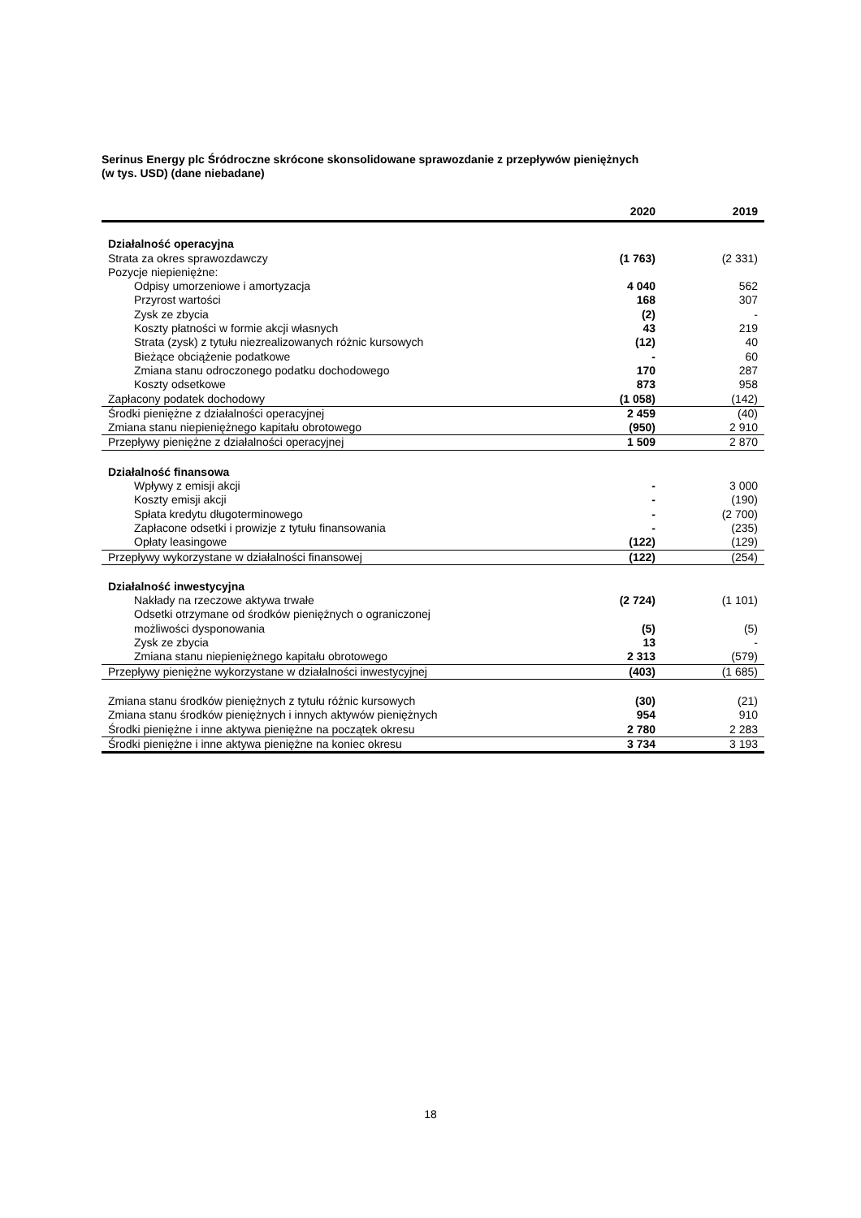Serinus Energy plc Śródroczne skrócone skonsolidowane sprawozdanie z przepływów pieniężnych
(w tys. USD) (dane niebadane)
| | 2020 | 2019 |
| --- | --- | --- |
| Działalność operacyjna | | |
| Strata za okres sprawozdawczy | (1 763) | (2 331) |
| Pozycje niepieniężne: | | |
| Odpisy umorzeniowe i amortyzacja | 4 040 | 562 |
| Przyrost wartości | 168 | 307 |
| Zysk ze zbycia | (2) | - |
| Koszty płatności w formie akcji własnych | 43 | 219 |
| Strata (zysk) z tytułu niezrealizowanych różnic kursowych | (12) | 40 |
| Bieżące obciążenie podatkowe | - | 60 |
| Zmiana stanu odroczonego podatku dochodowego | 170 | 287 |
| Koszty odsetkowe | 873 | 958 |
| Zapłacony podatek dochodowy | (1 058) | (142) |
| Środki pieniężne z działalności operacyjnej | 2 459 | (40) |
| Zmiana stanu niepieniężnego kapitału obrotowego | (950) | 2 910 |
| Przepływy pieniężne z działalności operacyjnej | 1 509 | 2 870 |
| Działalność finansowa | | |
| Wpływy z emisji akcji | - | 3 000 |
| Koszty emisji akcji | - | (190) |
| Spłata kredytu długoterminowego | - | (2 700) |
| Zapłacone odsetki i prowizje z tytułu finansowania | - | (235) |
| Opłaty leasingowe | (122) | (129) |
| Przepływy wykorzystane w działalności finansowej | (122) | (254) |
| Działalność inwestycyjna | | |
| Nakłady na rzeczowe aktywa trwałe | (2 724) | (1 101) |
| Odsetki otrzymane od środków pieniężnych o ograniczonej możliwości dysponowania | (5) | (5) |
| Zysk ze zbycia | 13 | - |
| Zmiana stanu niepieniężnego kapitału obrotowego | 2 313 | (579) |
| Przepływy pieniężne wykorzystane w działalności inwestycyjnej | (403) | (1 685) |
| Zmiana stanu środków pieniężnych z tytułu różnic kursowych | (30) | (21) |
| Zmiana stanu środków pieniężnych i innych aktywów pieniężnych | 954 | 910 |
| Środki pieniężne i inne aktywa pieniężne na początek okresu | 2 780 | 2 283 |
| Środki pieniężne i inne aktywa pieniężne na koniec okresu | 3 734 | 3 193 |
18